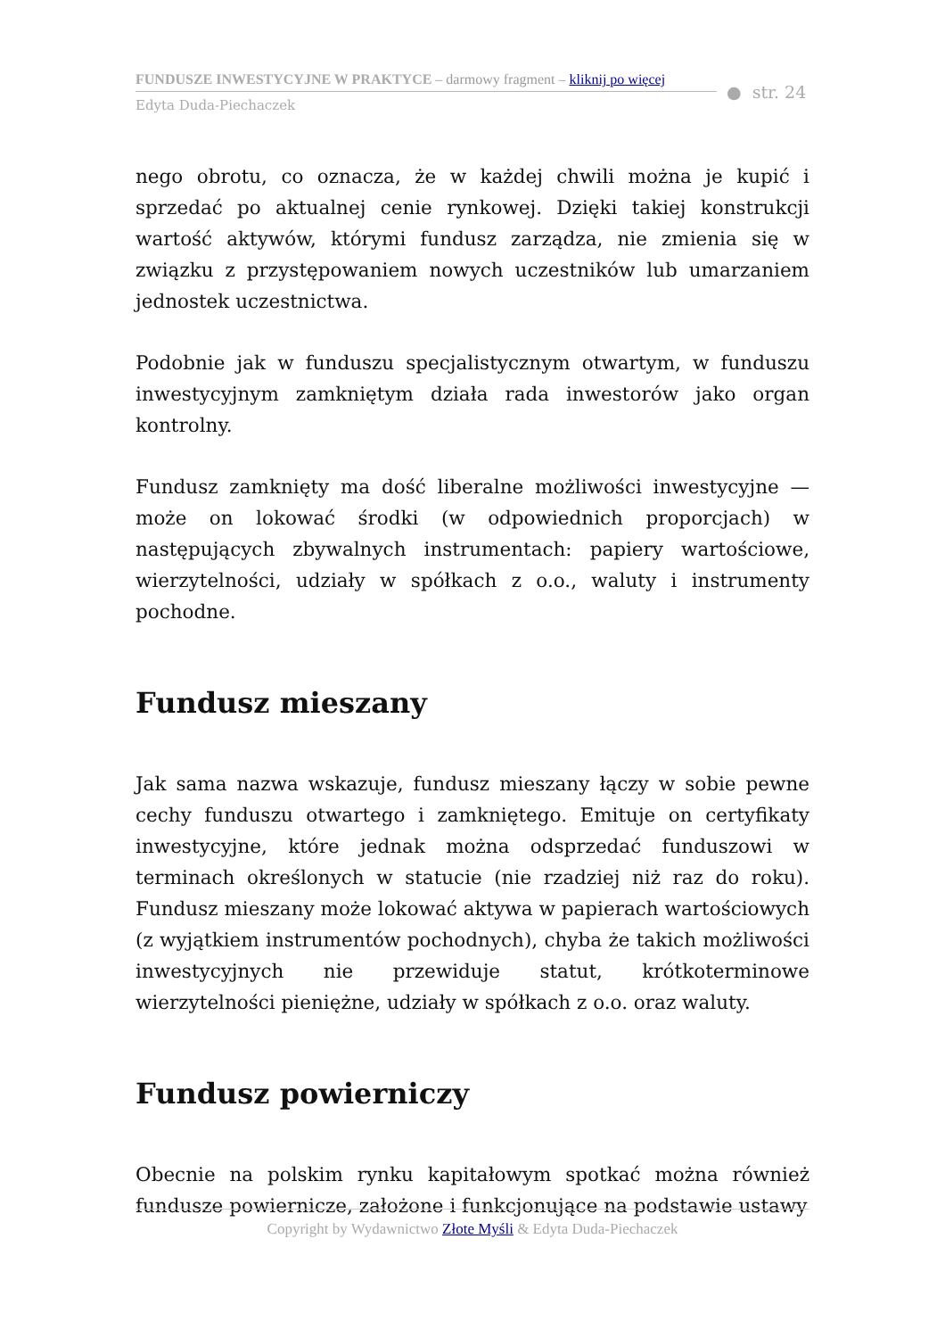FUNDUSZE INWESTYCYJNE W PRAKTYCE – darmowy fragment – kliknij po więcej
Edyta Duda-Piechaczek
● str. 24
nego obrotu, co oznacza, że w każdej chwili można je kupić i sprzedać po aktualnej cenie rynkowej. Dzięki takiej konstrukcji wartość aktywów, którymi fundusz zarządza, nie zmienia się w związku z przystępowaniem nowych uczestników lub umarzaniem jednostek uczestnictwa.
Podobnie jak w funduszu specjalistycznym otwartym, w funduszu inwestycyjnym zamkniętym działa rada inwestorów jako organ kontrolny.
Fundusz zamknięty ma dość liberalne możliwości inwestycyjne — może on lokować środki (w odpowiednich proporcjach) w następujących zbywalnych instrumentach: papiery wartościowe, wierzytelności, udziały w spółkach z o.o., waluty i instrumenty pochodne.
Fundusz mieszany
Jak sama nazwa wskazuje, fundusz mieszany łączy w sobie pewne cechy funduszu otwartego i zamkniętego. Emituje on certyfikaty inwestycyjne, które jednak można odsprzedać funduszowi w terminach określonych w statucie (nie rzadziej niż raz do roku). Fundusz mieszany może lokować aktywa w papierach wartościowych (z wyjątkiem instrumentów pochodnych), chyba że takich możliwości inwestycyjnych nie przewiduje statut, krótkoterminowe wierzytelności pieniężne, udziały w spółkach z o.o. oraz waluty.
Fundusz powierniczy
Obecnie na polskim rynku kapitałowym spotkać można również fundusze powiernicze, założone i funkcjonujące na podstawie ustawy
Copyright by Wydawnictwo Złote Myśli & Edyta Duda-Piechaczek